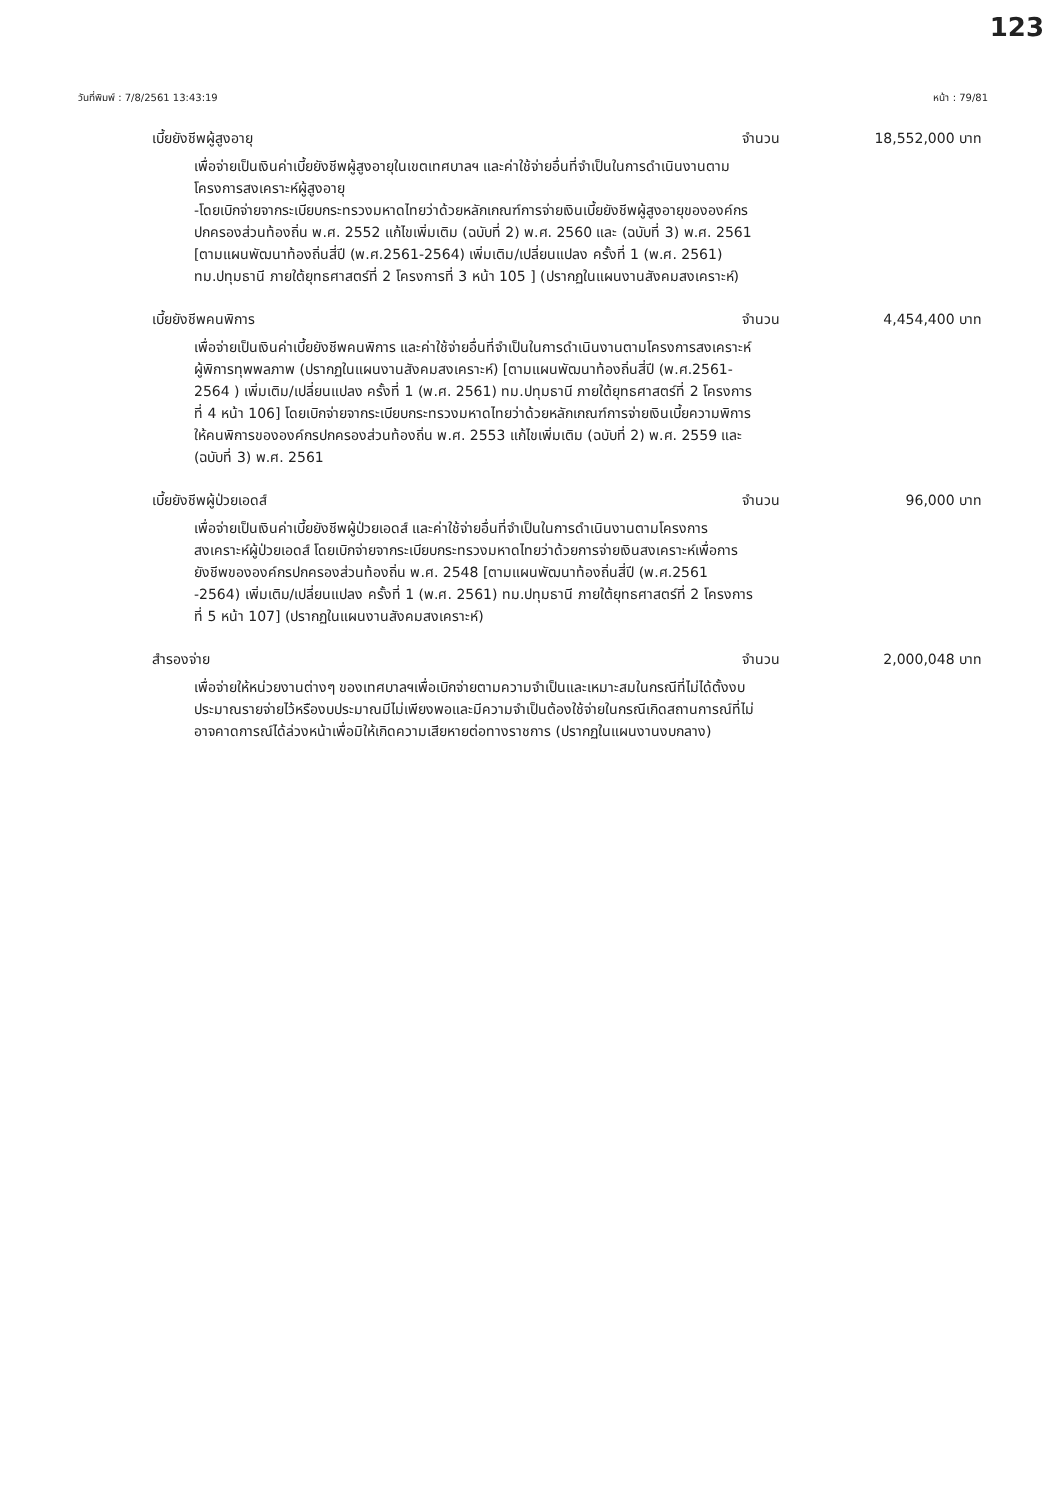123
วันที่พิมพ์ : 7/8/2561 13:43:19 หน้า : 79/81
เบี้ยยังชีพผู้สูงอายุ จำนวน 18,552,000 บาท
เพื่อจ่ายเป็นเงินค่าเบี้ยยังชีพผู้สูงอายุในเขตเทศบาลฯ และค่าใช้จ่ายอื่นที่จำเป็นในการดำเนินงานตามโครงการสงเคราะห์ผู้สูงอายุ
-โดยเบิกจ่ายจากระเบียบกระทรวงมหาดไทยว่าด้วยหลักเกณฑ์การจ่ายเงินเบี้ยยังชีพผู้สูงอายุขององค์กรปกครองส่วนท้องถิ่น พ.ศ. 2552 แก้ไขเพิ่มเติม (ฉบับที่ 2) พ.ศ. 2560 และ (ฉบับที่ 3) พ.ศ. 2561 [ตามแผนพัฒนาท้องถิ่นสี่ปี (พ.ศ.2561-2564) เพิ่มเติม/เปลี่ยนแปลง ครั้งที่ 1 (พ.ศ. 2561) ทม.ปทุมธานี ภายใต้ยุทธศาสตร์ที่ 2 โครงการที่ 3 หน้า 105 ] (ปรากฏในแผนงานสังคมสงเคราะห์)
เบี้ยยังชีพคนพิการ จำนวน 4,454,400 บาท
เพื่อจ่ายเป็นเงินค่าเบี้ยยังชีพคนพิการ และค่าใช้จ่ายอื่นที่จำเป็นในการดำเนินงานตามโครงการสงเคราะห์ผู้พิการทุพพลภาพ (ปรากฏในแผนงานสังคมสงเคราะห์) [ตามแผนพัฒนาท้องถิ่นสี่ปี (พ.ศ.2561-2564 ) เพิ่มเติม/เปลี่ยนแปลง ครั้งที่ 1 (พ.ศ. 2561) ทม.ปทุมธานี ภายใต้ยุทธศาสตร์ที่ 2 โครงการที่ 4 หน้า 106] โดยเบิกจ่ายจากระเบียบกระทรวงมหาดไทยว่าด้วยหลักเกณฑ์การจ่ายเงินเบี้ยความพิการให้คนพิการขององค์กรปกครองส่วนท้องถิ่น พ.ศ. 2553 แก้ไขเพิ่มเติม (ฉบับที่ 2) พ.ศ. 2559 และ (ฉบับที่ 3) พ.ศ. 2561
เบี้ยยังชีพผู้ป่วยเอดส์ จำนวน 96,000 บาท
เพื่อจ่ายเป็นเงินค่าเบี้ยยังชีพผู้ป่วยเอดส์ และค่าใช้จ่ายอื่นที่จำเป็นในการดำเนินงานตามโครงการสงเคราะห์ผู้ป่วยเอดส์ โดยเบิกจ่ายจากระเบียบกระทรวงมหาดไทยว่าด้วยการจ่ายเงินสงเคราะห์เพื่อการยังชีพขององค์กรปกครองส่วนท้องถิ่น พ.ศ. 2548 [ตามแผนพัฒนาท้องถิ่นสี่ปี (พ.ศ.2561 -2564) เพิ่มเติม/เปลี่ยนแปลง ครั้งที่ 1 (พ.ศ. 2561) ทม.ปทุมธานี ภายใต้ยุทธศาสตร์ที่ 2 โครงการที่ 5 หน้า 107] (ปรากฏในแผนงานสังคมสงเคราะห์)
สำรองจ่าย จำนวน 2,000,048 บาท
เพื่อจ่ายให้หน่วยงานต่างๆ ของเทศบาลฯเพื่อเบิกจ่ายตามความจำเป็นและเหมาะสมในกรณีที่ไม่ได้ตั้งงบประมาณรายจ่ายไว้หรืองบประมาณมีไม่เพียงพอและมีความจำเป็นต้องใช้จ่ายในกรณีเกิดสถานการณ์ที่ไม่อาจคาดการณ์ได้ล่วงหน้าเพื่อมิให้เกิดความเสียหายต่อทางราชการ (ปรากฏในแผนงานงบกลาง)